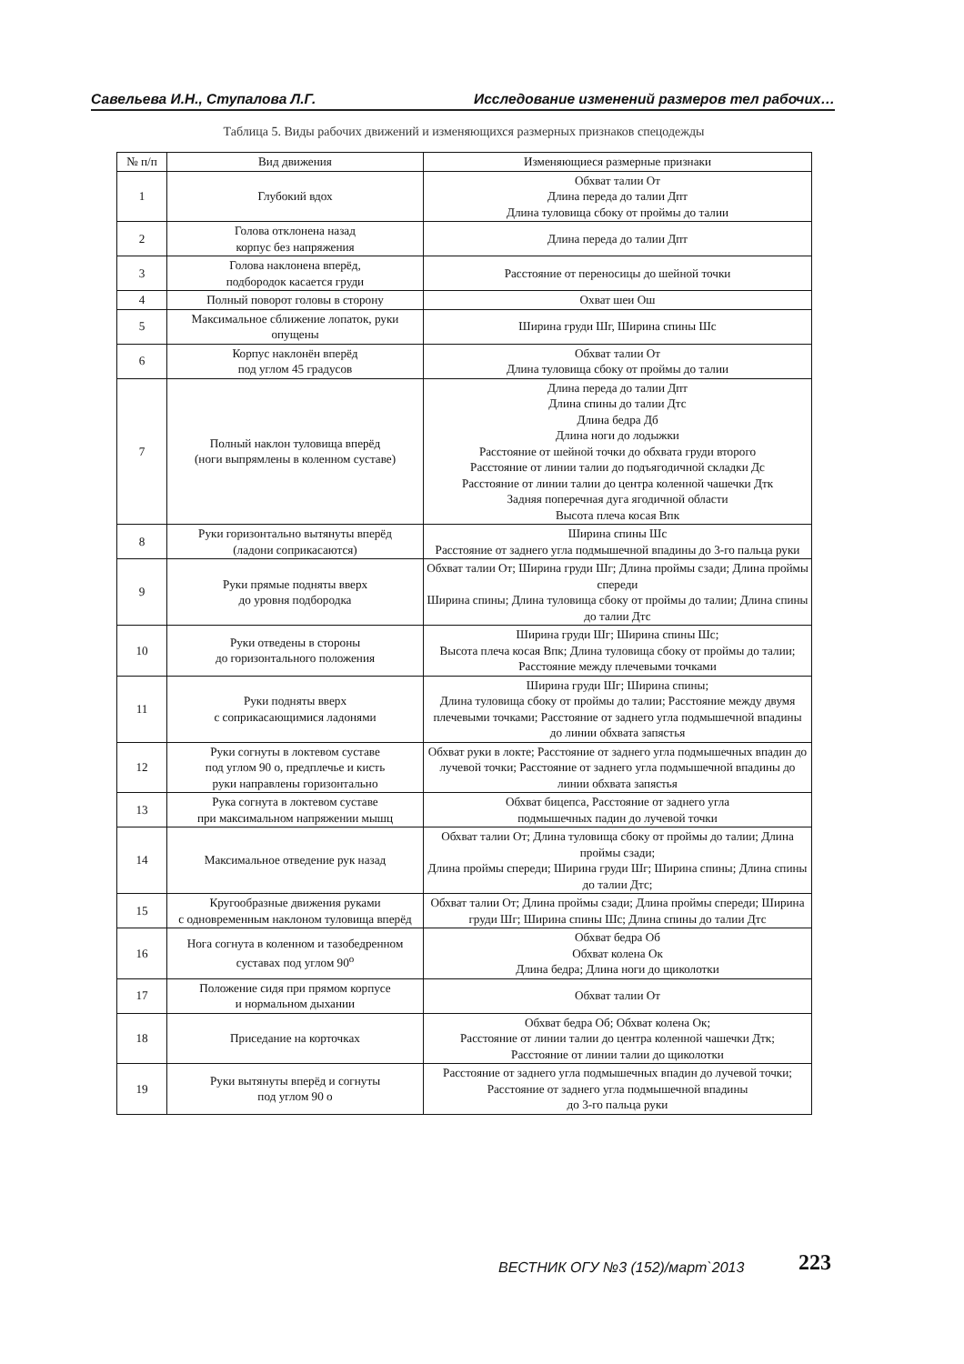Савельева И.Н., Ступалова Л.Г. Исследование изменений размеров тел рабочих…
Таблица 5. Виды рабочих движений и изменяющихся размерных признаков спецодежды
| № п/п | Вид движения | Изменяющиеся размерные признаки |
| --- | --- | --- |
| 1 | Глубокий вдох | Обхват талии От Длина переда до талии Дпт Длина туловища сбоку от проймы до талии |
| 2 | Голова отклонена назад корпус без напряжения | Длина переда до талии Дпт |
| 3 | Голова наклонена вперёд, подбородок касается груди | Расстояние от переносицы до шейной точки |
| 4 | Полный поворот головы в сторону | Охват шеи Ош |
| 5 | Максимальное сближение лопаток, руки опущены | Ширина груди Шг, Ширина спины Шс |
| 6 | Корпус наклонён вперёд под углом 45 градусов | Обхват талии От Длина туловища сбоку от проймы до талии |
| 7 | Полный наклон туловища вперёд (ноги выпрямлены в коленном суставе) | Длина переда до талии Дпт Длина спины до талии Дтс Длина бедра Дб Длина ноги до лодыжки Расстояние от шейной точки до обхвата груди второго Расстояние от линии талии до подъягодичной складки Дс Расстояние от линии талии до центра коленной чашечки Дтк Задняя поперечная дуга ягодичной области Высота плеча косая Впк |
| 8 | Руки горизонтально вытянуты вперёд (ладони соприкасаются) | Ширина спины Шс Расстояние от заднего угла подмышечной впадины до 3-го пальца руки |
| 9 | Руки прямые подняты вверх до уровня подбородка | Обхват талии От; Ширина груди Шг; Длина проймы сзади; Длина проймы спереди Ширина спины; Длина туловища сбоку от проймы до талии; Длина спины до талии Дтс |
| 10 | Руки отведены в стороны до горизонтального положения | Ширина груди Шг; Ширина спины Шс; Высота плеча косая Впк; Длина туловища сбоку от проймы до талии; Расстояние между плечевыми точками |
| 11 | Руки подняты вверх с соприкасающимися ладонями | Ширина груди Шг; Ширина спины; Длина туловища сбоку от проймы до талии; Расстояние между двумя плечевыми точками; Расстояние от заднего угла подмышечной впадины до линии обхвата запястья |
| 12 | Руки согнуты в локтевом суставе под углом 90 о, предплечье и кисть руки направлены горизонтально | Обхват руки в локте; Расстояние от заднего угла подмышечных впадин до лучевой точки; Расстояние от заднего угла подмышечной впадины до линии обхвата запястья |
| 13 | Рука согнута в локтевом суставе при максимальном напряжении мышц | Обхват бицепса, Расстояние от заднего угла подмышечных падин до лучевой точки |
| 14 | Максимальное отведение рук назад | Обхват талии От; Длина туловища сбоку от проймы до талии; Длина проймы сзади; Длина проймы спереди; Ширина груди Шг; Ширина спины; Длина спины до талии Дтс; |
| 15 | Кругообразные движения руками с одновременным наклоном туловища вперёд | Обхват талии От; Длина проймы сзади; Длина проймы спереди; Ширина груди Шг; Ширина спины Шс; Длина спины до талии Дтс |
| 16 | Нога согнута в коленном и тазобедренном суставах под углом 90<sup>о</sup> | Обхват бедра Об Обхват колена Ок Длина бедра; Длина ноги до щиколотки |
| 17 | Положение сидя при прямом корпусе и нормальном дыхании | Обхват талии От |
| 18 | Приседание на корточках | Обхват бедра Об; Обхват колена Ок; Расстояние от линии талии до центра коленной чашечки Дтк; Расстояние от линии талии до щиколотки |
| 19 | Руки вытянуты вперёд и согнуты под углом 90 о | Расстояние от заднего угла подмышечных впадин до лучевой точки; Расстояние от заднего угла подмышечной впадины до 3-го пальца руки |
ВЕСТНИК ОГУ №3 (152)/март`2013 223